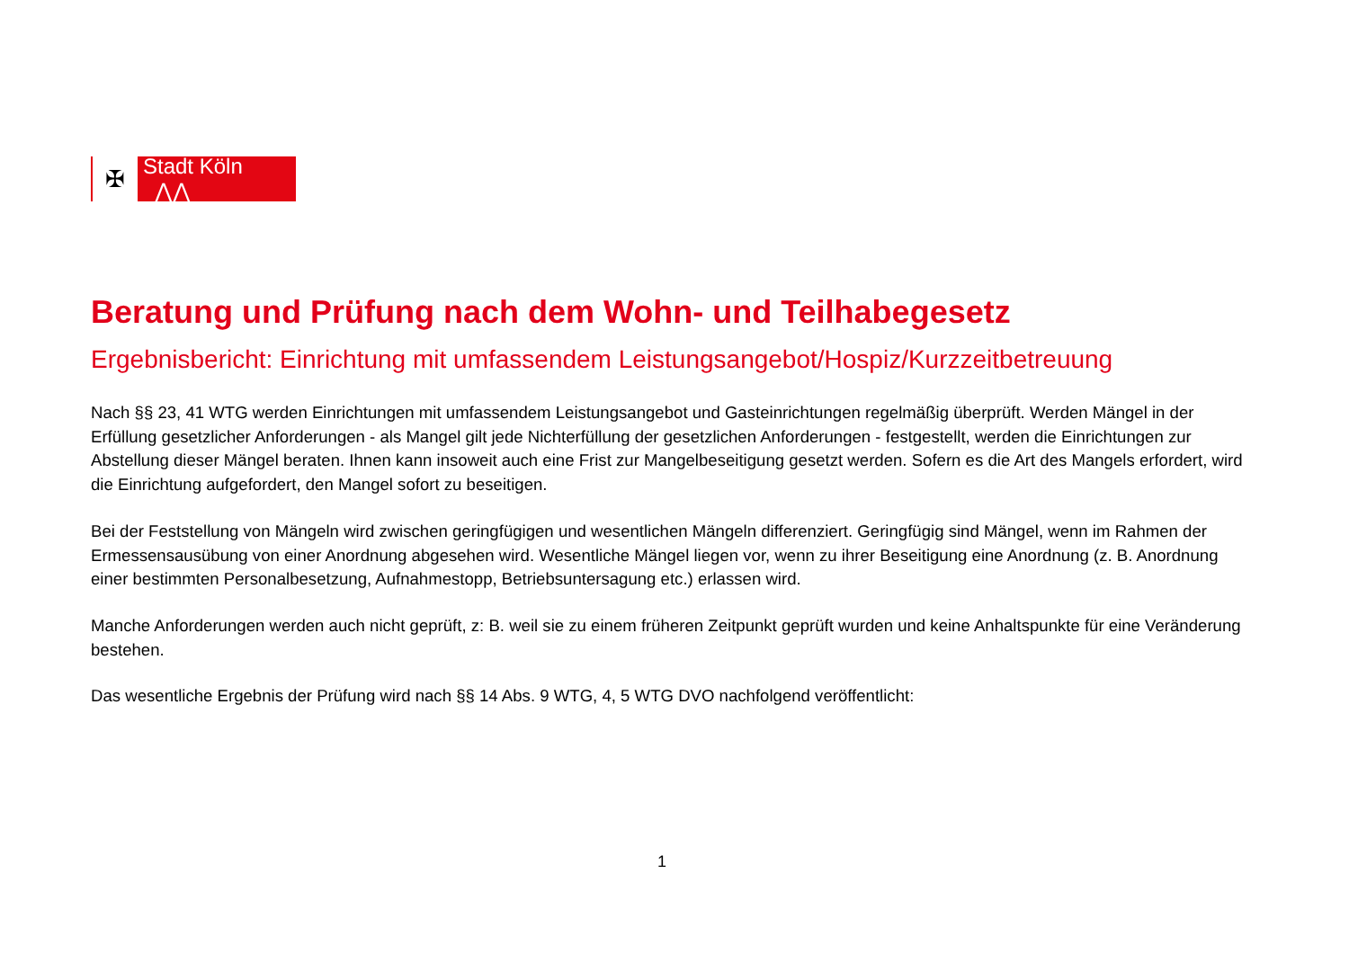✠ Stadt Köln ⋀⋀
Beratung und Prüfung nach dem Wohn- und Teilhabegesetz
Ergebnisbericht: Einrichtung mit umfassendem Leistungsangebot/Hospiz/Kurzzeitbetreuung
Nach §§ 23, 41 WTG werden Einrichtungen mit umfassendem Leistungsangebot und Gasteinrichtungen regelmäßig überprüft. Werden Mängel in der Erfüllung gesetzlicher Anforderungen - als Mangel gilt jede Nichterfüllung der gesetzlichen Anforderungen - festgestellt, werden die Einrichtungen zur Abstellung dieser Mängel beraten. Ihnen kann insoweit auch eine Frist zur Mangelbeseitigung gesetzt werden. Sofern es die Art des Mangels erfordert, wird die Einrichtung aufgefordert, den Mangel sofort zu beseitigen.
Bei der Feststellung von Mängeln wird zwischen geringfügigen und wesentlichen Mängeln differenziert. Geringfügig sind Mängel, wenn im Rahmen der Ermessensausübung von einer Anordnung abgesehen wird. Wesentliche Mängel liegen vor, wenn zu ihrer Beseitigung eine Anordnung (z. B. Anordnung einer bestimmten Personalbesetzung, Aufnahmestopp, Betriebsuntersagung etc.) erlassen wird.
Manche Anforderungen werden auch nicht geprüft, z: B. weil sie zu einem früheren Zeitpunkt geprüft wurden und keine Anhaltspunkte für eine Veränderung bestehen.
Das wesentliche Ergebnis der Prüfung wird nach §§ 14 Abs. 9 WTG, 4, 5 WTG DVO nachfolgend veröffentlicht:
1